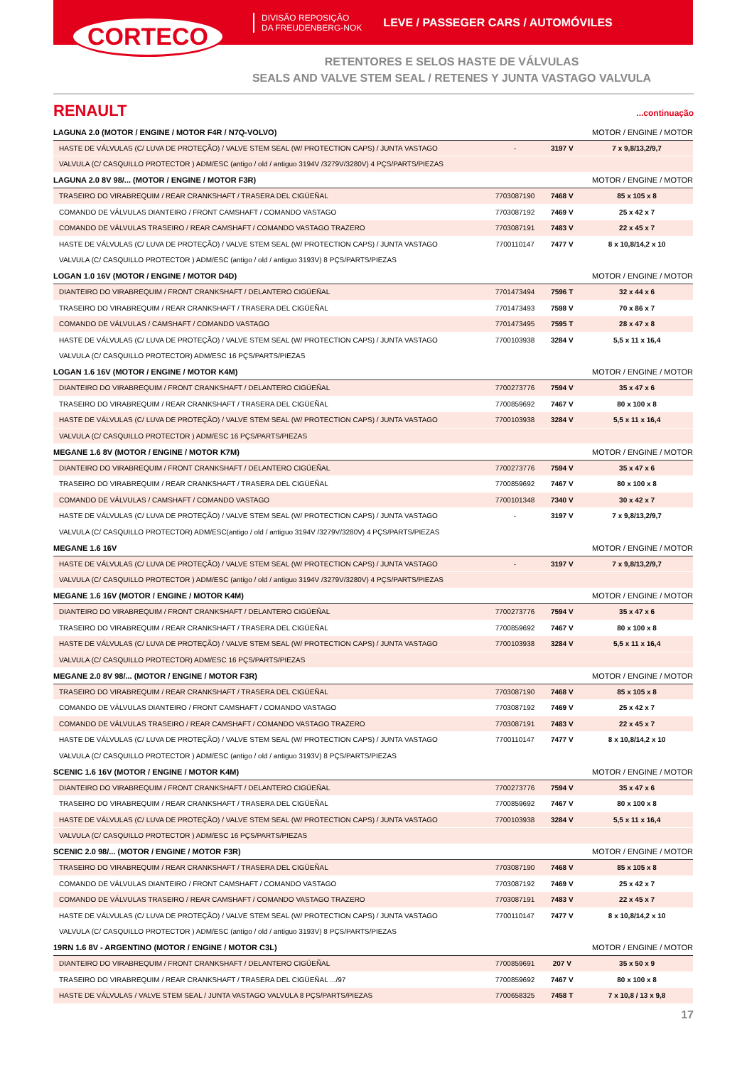CORTECO
DIVISÃO REPOSIÇÃO
DA FREUDENBERG-NOK
LEVE / PASSEGER CARS / AUTOMÓVILES
RETENTORES E SELOS HASTE DE VÁLVULAS
SEALS AND VALVE STEM SEAL / RETENES Y JUNTA VASTAGO VALVULA
RENAULT...continuação
| LAGUNA 2.0 (MOTOR / ENGINE / MOTOR F4R / N7Q-VOLVO) | | | MOTOR / ENGINE / MOTOR |
| HASTE DE VÁLVULAS (C/ LUVA DE PROTEÇÃO) / VALVE STEM SEAL (W/ PROTECTION CAPS) / JUNTA VASTAGO | - | 3197 V | 7 x 9,8/13,2/9,7 |
| VALVULA (C/ CASQUILLO PROTECTOR ) ADM/ESC (antigo / old / antiguo 3194V /3279V/3280V) 4 PÇS/PARTS/PIEZAS | | | |
| LAGUNA 2.0 8V 98/... (MOTOR / ENGINE / MOTOR F3R) | | | MOTOR / ENGINE / MOTOR |
| TRASEIRO DO VIRABREQUIM / REAR CRANKSHAFT / TRASERA DEL CIGÜEÑAL | 7703087190 | 7468 V | 85 x 105 x 8 |
| COMANDO DE VÁLVULAS DIANTEIRO / FRONT CAMSHAFT / COMANDO VASTAGO | 7703087192 | 7469 V | 25 x 42 x 7 |
| COMANDO DE VÁLVULAS TRASEIRO / REAR CAMSHAFT / COMANDO VASTAGO TRAZERO | 7703087191 | 7483 V | 22 x 45 x 7 |
| HASTE DE VÁLVULAS (C/ LUVA DE PROTEÇÃO) / VALVE STEM SEAL (W/ PROTECTION CAPS) / JUNTA VASTAGO | 7700110147 | 7477 V | 8 x 10,8/14,2 x 10 |
| VALVULA (C/ CASQUILLO PROTECTOR ) ADM/ESC (antigo / old / antiguo 3193V) 8 PÇS/PARTS/PIEZAS | | | |
| LOGAN 1.0 16V (MOTOR / ENGINE / MOTOR D4D) | | | MOTOR / ENGINE / MOTOR |
| DIANTEIRO DO VIRABREQUIM / FRONT CRANKSHAFT / DELANTERO CIGÜEÑAL | 7701473494 | 7596 T | 32 x 44 x 6 |
| TRASEIRO DO VIRABREQUIM / REAR CRANKSHAFT / TRASERA DEL CIGÜEÑAL | 7701473493 | 7598 V | 70 x 86 x 7 |
| COMANDO DE VÁLVULAS / CAMSHAFT / COMANDO VASTAGO | 7701473495 | 7595 T | 28 x 47 x 8 |
| HASTE DE VÁLVULAS (C/ LUVA DE PROTEÇÃO) / VALVE STEM SEAL (W/ PROTECTION CAPS) / JUNTA VASTAGO | 7700103938 | 3284 V | 5,5 x 11 x 16,4 |
| VALVULA (C/ CASQUILLO PROTECTOR) ADM/ESC 16 PÇS/PARTS/PIEZAS | | | |
| LOGAN 1.6 16V (MOTOR / ENGINE / MOTOR K4M) | | | MOTOR / ENGINE / MOTOR |
| DIANTEIRO DO VIRABREQUIM / FRONT CRANKSHAFT / DELANTERO CIGÜEÑAL | 7700273776 | 7594 V | 35 x 47 x 6 |
| TRASEIRO DO VIRABREQUIM / REAR CRANKSHAFT / TRASERA DEL CIGÜEÑAL | 7700859692 | 7467 V | 80 x 100 x 8 |
| HASTE DE VÁLVULAS (C/ LUVA DE PROTEÇÃO) / VALVE STEM SEAL (W/ PROTECTION CAPS) / JUNTA VASTAGO | 7700103938 | 3284 V | 5,5 x 11 x 16,4 |
| VALVULA (C/ CASQUILLO PROTECTOR ) ADM/ESC 16 PÇS/PARTS/PIEZAS | | | |
| MEGANE 1.6 8V (MOTOR / ENGINE / MOTOR K7M) | | | MOTOR / ENGINE / MOTOR |
| DIANTEIRO DO VIRABREQUIM / FRONT CRANKSHAFT / DELANTERO CIGÜEÑAL | 7700273776 | 7594 V | 35 x 47 x 6 |
| TRASEIRO DO VIRABREQUIM / REAR CRANKSHAFT / TRASERA DEL CIGÜEÑAL | 7700859692 | 7467 V | 80 x 100 x 8 |
| COMANDO DE VÁLVULAS / CAMSHAFT / COMANDO VASTAGO | 7700101348 | 7340 V | 30 x 42 x 7 |
| HASTE DE VÁLVULAS (C/ LUVA DE PROTEÇÃO) / VALVE STEM SEAL (W/ PROTECTION CAPS) / JUNTA VASTAGO | - | 3197 V | 7 x 9,8/13,2/9,7 |
| VALVULA (C/ CASQUILLO PROTECTOR) ADM/ESC(antigo / old / antiguo 3194V /3279V/3280V) 4 PÇS/PARTS/PIEZAS | | | |
| MEGANE 1.6 16V | | | MOTOR / ENGINE / MOTOR |
| HASTE DE VÁLVULAS (C/ LUVA DE PROTEÇÃO) / VALVE STEM SEAL (W/ PROTECTION CAPS) / JUNTA VASTAGO | - | 3197 V | 7 x 9,8/13,2/9,7 |
| VALVULA (C/ CASQUILLO PROTECTOR ) ADM/ESC (antigo / old / antiguo 3194V /3279V/3280V) 4 PÇS/PARTS/PIEZAS | | | |
| MEGANE 1.6 16V (MOTOR / ENGINE / MOTOR K4M) | | | MOTOR / ENGINE / MOTOR |
| DIANTEIRO DO VIRABREQUIM / FRONT CRANKSHAFT / DELANTERO CIGÜEÑAL | 7700273776 | 7594 V | 35 x 47 x 6 |
| TRASEIRO DO VIRABREQUIM / REAR CRANKSHAFT / TRASERA DEL CIGÜEÑAL | 7700859692 | 7467 V | 80 x 100 x 8 |
| HASTE DE VÁLVULAS (C/ LUVA DE PROTEÇÃO) / VALVE STEM SEAL (W/ PROTECTION CAPS) / JUNTA VASTAGO | 7700103938 | 3284 V | 5,5 x 11 x 16,4 |
| VALVULA (C/ CASQUILLO PROTECTOR) ADM/ESC 16 PÇS/PARTS/PIEZAS | | | |
| MEGANE 2.0 8V 98/... (MOTOR / ENGINE / MOTOR F3R) | | | MOTOR / ENGINE / MOTOR |
| TRASEIRO DO VIRABREQUIM / REAR CRANKSHAFT / TRASERA DEL CIGÜEÑAL | 7703087190 | 7468 V | 85 x 105 x 8 |
| COMANDO DE VÁLVULAS DIANTEIRO / FRONT CAMSHAFT / COMANDO VASTAGO | 7703087192 | 7469 V | 25 x 42 x 7 |
| COMANDO DE VÁLVULAS TRASEIRO / REAR CAMSHAFT / COMANDO VASTAGO TRAZERO | 7703087191 | 7483 V | 22 x 45 x 7 |
| HASTE DE VÁLVULAS (C/ LUVA DE PROTEÇÃO) / VALVE STEM SEAL (W/ PROTECTION CAPS) / JUNTA VASTAGO | 7700110147 | 7477 V | 8 x 10,8/14,2 x 10 |
| VALVULA (C/ CASQUILLO PROTECTOR ) ADM/ESC (antigo / old / antiguo 3193V) 8 PÇS/PARTS/PIEZAS | | | |
| SCENIC 1.6 16V (MOTOR / ENGINE / MOTOR K4M) | | | MOTOR / ENGINE / MOTOR |
| DIANTEIRO DO VIRABREQUIM / FRONT CRANKSHAFT / DELANTERO CIGÜEÑAL | 7700273776 | 7594 V | 35 x 47 x 6 |
| TRASEIRO DO VIRABREQUIM / REAR CRANKSHAFT / TRASERA DEL CIGÜEÑAL | 7700859692 | 7467 V | 80 x 100 x 8 |
| HASTE DE VÁLVULAS (C/ LUVA DE PROTEÇÃO) / VALVE STEM SEAL (W/ PROTECTION CAPS) / JUNTA VASTAGO | 7700103938 | 3284 V | 5,5 x 11 x 16,4 |
| VALVULA (C/ CASQUILLO PROTECTOR ) ADM/ESC 16 PÇS/PARTS/PIEZAS | | | |
| SCENIC 2.0 98/... (MOTOR / ENGINE / MOTOR F3R) | | | MOTOR / ENGINE / MOTOR |
| TRASEIRO DO VIRABREQUIM / REAR CRANKSHAFT / TRASERA DEL CIGÜEÑAL | 7703087190 | 7468 V | 85 x 105 x 8 |
| COMANDO DE VÁLVULAS DIANTEIRO / FRONT CAMSHAFT / COMANDO VASTAGO | 7703087192 | 7469 V | 25 x 42 x 7 |
| COMANDO DE VÁLVULAS TRASEIRO / REAR CAMSHAFT / COMANDO VASTAGO TRAZERO | 7703087191 | 7483 V | 22 x 45 x 7 |
| HASTE DE VÁLVULAS (C/ LUVA DE PROTEÇÃO) / VALVE STEM SEAL (W/ PROTECTION CAPS) / JUNTA VASTAGO | 7700110147 | 7477 V | 8 x 10,8/14,2 x 10 |
| VALVULA (C/ CASQUILLO PROTECTOR ) ADM/ESC (antigo / old / antiguo 3193V) 8 PÇS/PARTS/PIEZAS | | | |
| 19RN 1.6 8V - ARGENTINO (MOTOR / ENGINE / MOTOR C3L) | | | MOTOR / ENGINE / MOTOR |
| DIANTEIRO DO VIRABREQUIM / FRONT CRANKSHAFT / DELANTERO CIGÜEÑAL | 7700859691 | 207 V | 35 x 50 x 9 |
| TRASEIRO DO VIRABREQUIM / REAR CRANKSHAFT / TRASERA DEL CIGÜEÑAL .../97 | 7700859692 | 7467 V | 80 x 100 x 8 |
| HASTE DE VÁLVULAS / VALVE STEM SEAL / JUNTA VASTAGO VALVULA 8 PÇS/PARTS/PIEZAS | 7700658325 | 7458 T | 7 x 10,8 / 13 x 9,8 |
17